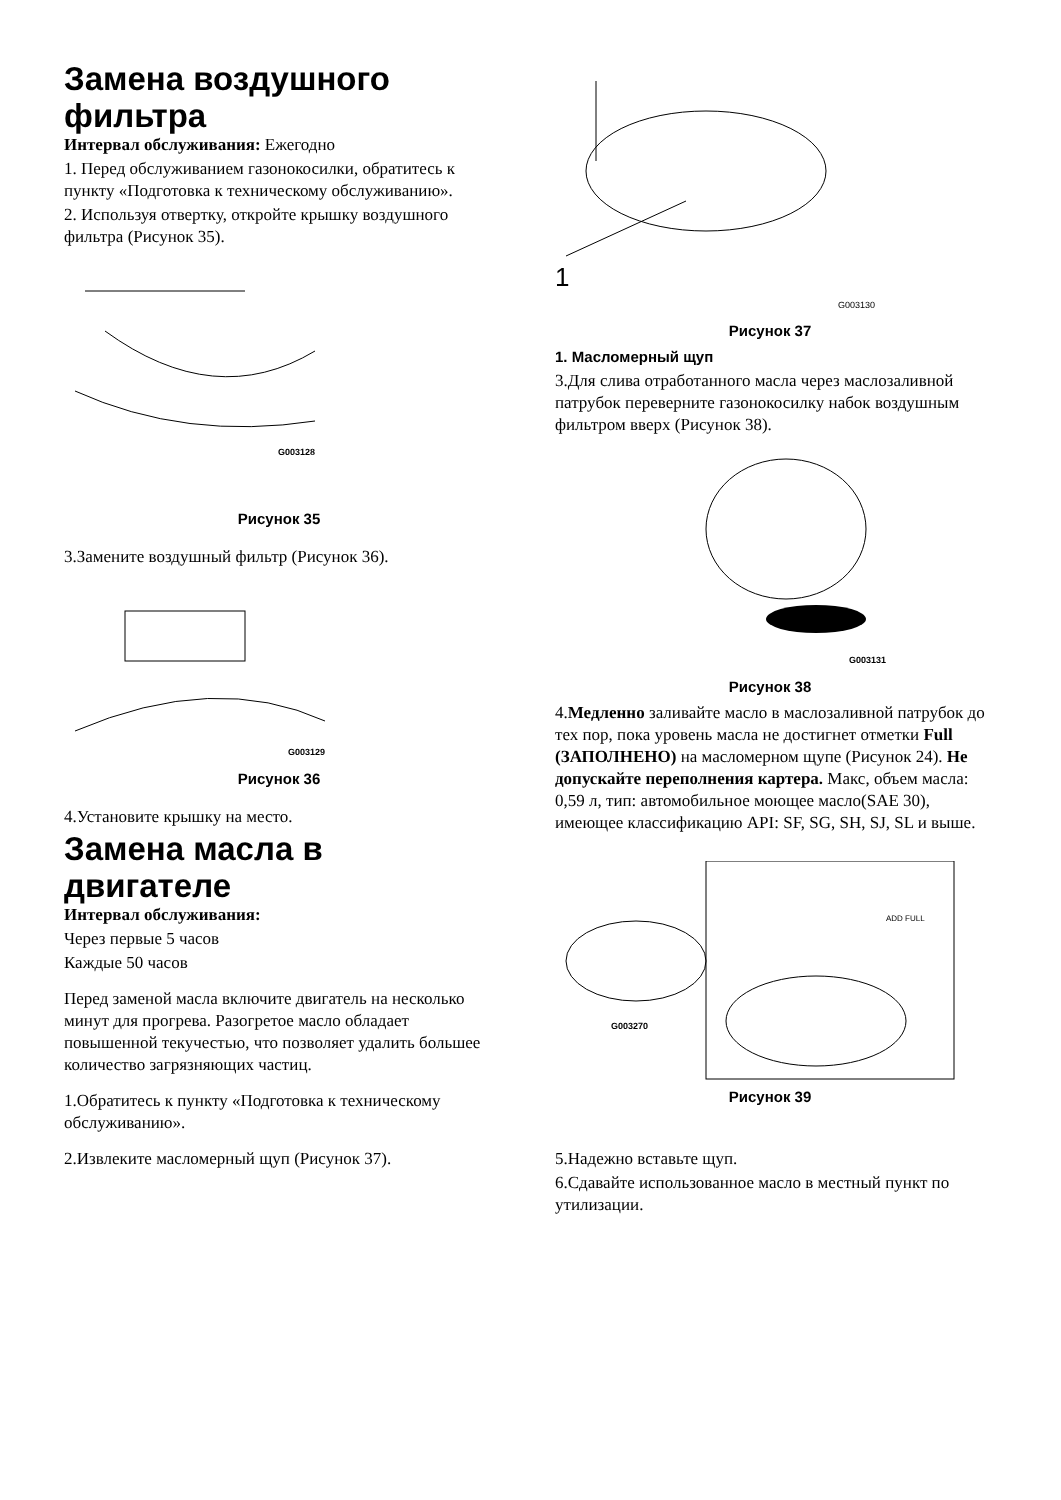Замена воздушного фильтра
Интервал обслуживания: Ежегодно
1. Перед обслуживанием газонокосилки, обратитесь к пункту «Подготовка к техническому обслуживанию».
2. Используя отвертку, откройте крышку воздушного фильтра (Рисунок 35).
G003128
Рисунок 35
3.Замените воздушный фильтр (Рисунок 36).
G003129
Рисунок 36
4.Установите крышку на место.
Замена масла в двигателе
Интервал обслуживания:
Через первые 5 часов
Каждые 50 часов
Перед заменой масла включите двигатель на несколько минут для прогрева. Разогретое масло обладает повышенной текучестью, что позволяет удалить большее количество загрязняющих частиц.
1.Обратитесь к пункту «Подготовка к техническому обслуживанию».
2.Извлеките масломерный щуп (Рисунок 37).
1
G003130
Рисунок 37
1. Масломерный щуп
3.Для слива отработанного масла через маслозаливной патрубок переверните газонокосилку набок воздушным фильтром вверх (Рисунок 38).
G003131
Рисунок 38
4.Медленно заливайте масло в маслозаливной патрубок до тех пор, пока уровень масла не достигнет отметки Full (ЗАПОЛНЕНО) на масломерном щупе (Рисунок 24). Не допускайте переполнения картера. Макс, объем масла: 0,59 л, тип: автомобильное моющее масло(SAE 30), имеющее классификацию API: SF, SG, SH, SJ, SL и выше.
ADD FULL
G003270
Рисунок 39
5.Надежно вставьте щуп.
6.Сдавайте использованное масло в местный пункт по утилизации.